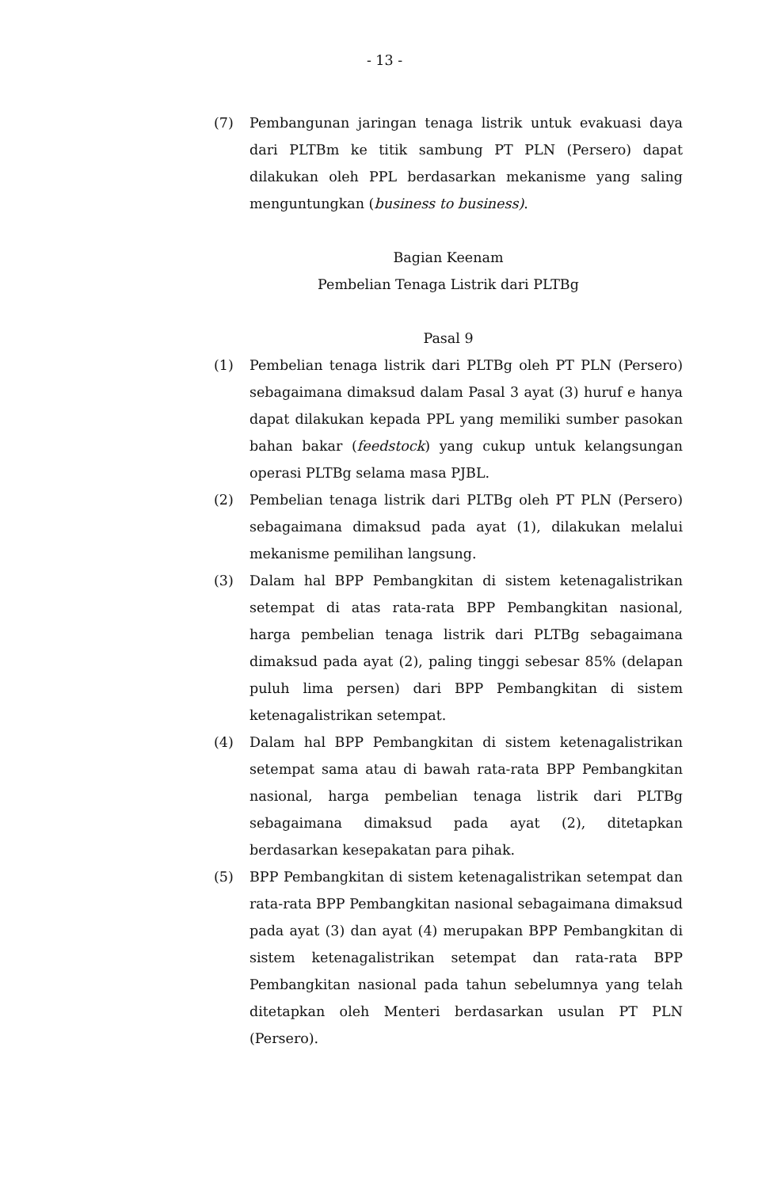- 13 -
(7) Pembangunan jaringan tenaga listrik untuk evakuasi daya dari PLTBm ke titik sambung PT PLN (Persero) dapat dilakukan oleh PPL berdasarkan mekanisme yang saling menguntungkan (business to business).
Bagian Keenam
Pembelian Tenaga Listrik dari PLTBg
Pasal 9
(1) Pembelian tenaga listrik dari PLTBg oleh PT PLN (Persero) sebagaimana dimaksud dalam Pasal 3 ayat (3) huruf e hanya dapat dilakukan kepada PPL yang memiliki sumber pasokan bahan bakar (feedstock) yang cukup untuk kelangsungan operasi PLTBg selama masa PJBL.
(2) Pembelian tenaga listrik dari PLTBg oleh PT PLN (Persero) sebagaimana dimaksud pada ayat (1), dilakukan melalui mekanisme pemilihan langsung.
(3) Dalam hal BPP Pembangkitan di sistem ketenagalistrikan setempat di atas rata-rata BPP Pembangkitan nasional, harga pembelian tenaga listrik dari PLTBg sebagaimana dimaksud pada ayat (2), paling tinggi sebesar 85% (delapan puluh lima persen) dari BPP Pembangkitan di sistem ketenagalistrikan setempat.
(4) Dalam hal BPP Pembangkitan di sistem ketenagalistrikan setempat sama atau di bawah rata-rata BPP Pembangkitan nasional, harga pembelian tenaga listrik dari PLTBg sebagaimana dimaksud pada ayat (2), ditetapkan berdasarkan kesepakatan para pihak.
(5) BPP Pembangkitan di sistem ketenagalistrikan setempat dan rata-rata BPP Pembangkitan nasional sebagaimana dimaksud pada ayat (3) dan ayat (4) merupakan BPP Pembangkitan di sistem ketenagalistrikan setempat dan rata-rata BPP Pembangkitan nasional pada tahun sebelumnya yang telah ditetapkan oleh Menteri berdasarkan usulan PT PLN (Persero).